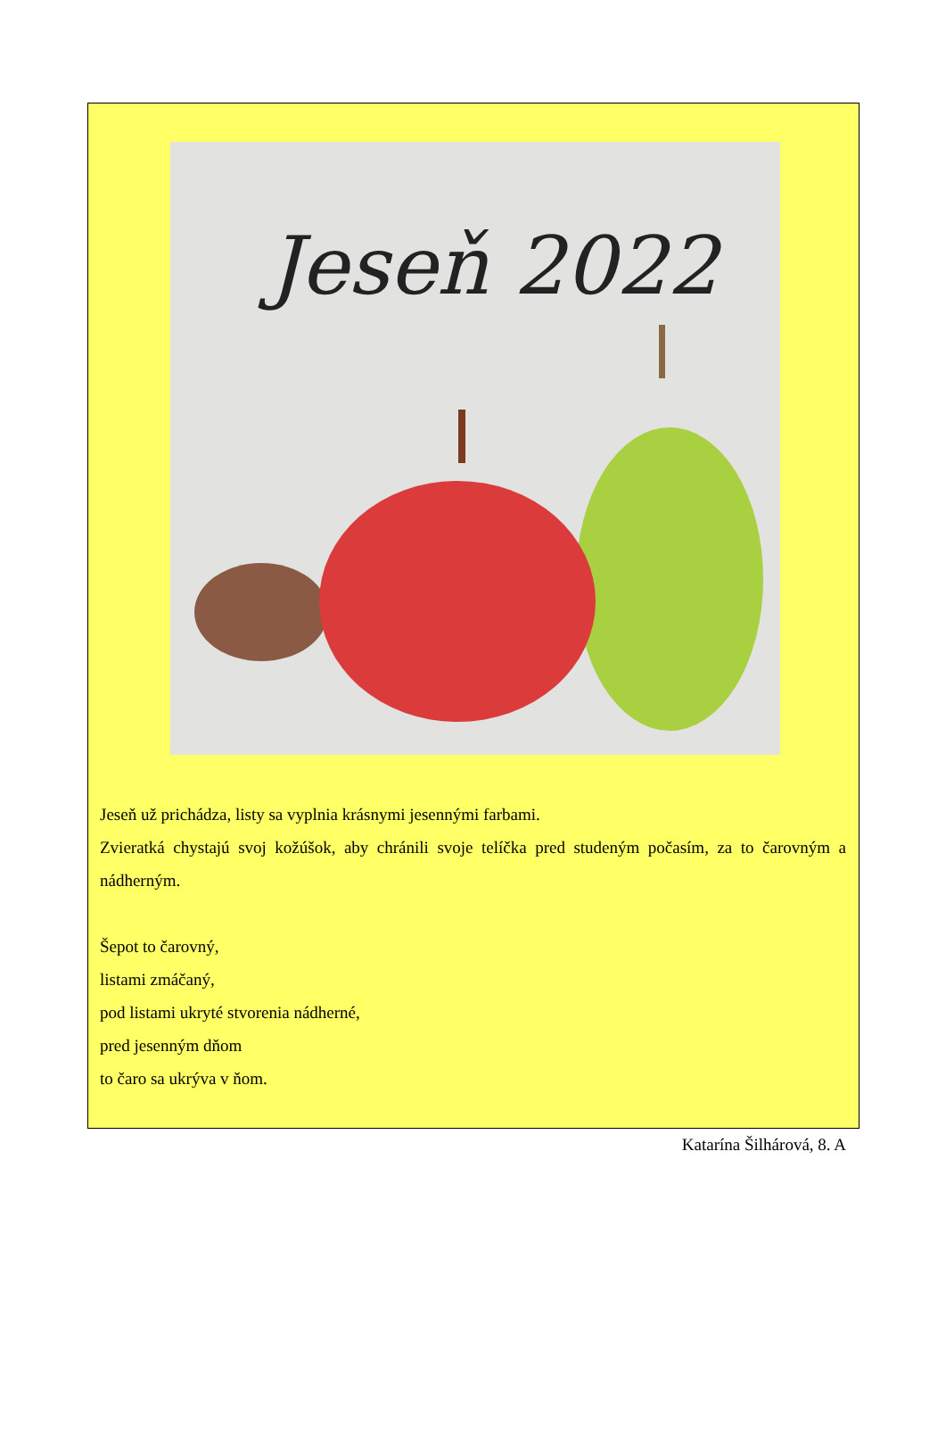Jeseň 2022
Jeseň už prichádza, listy sa vyplnia krásnymi jesennými farbami.
Zvieratká chystajú svoj kožúšok, aby chránili svoje telíčka pred studeným počasím, za to čarovným a nádherným.
Šepot to čarovný,
listami zmáčaný,
pod listami ukryté stvorenia nádherné,
pred jesenným dňom
to čaro sa ukrýva v ňom.
Katarína Šilhárová, 8. A